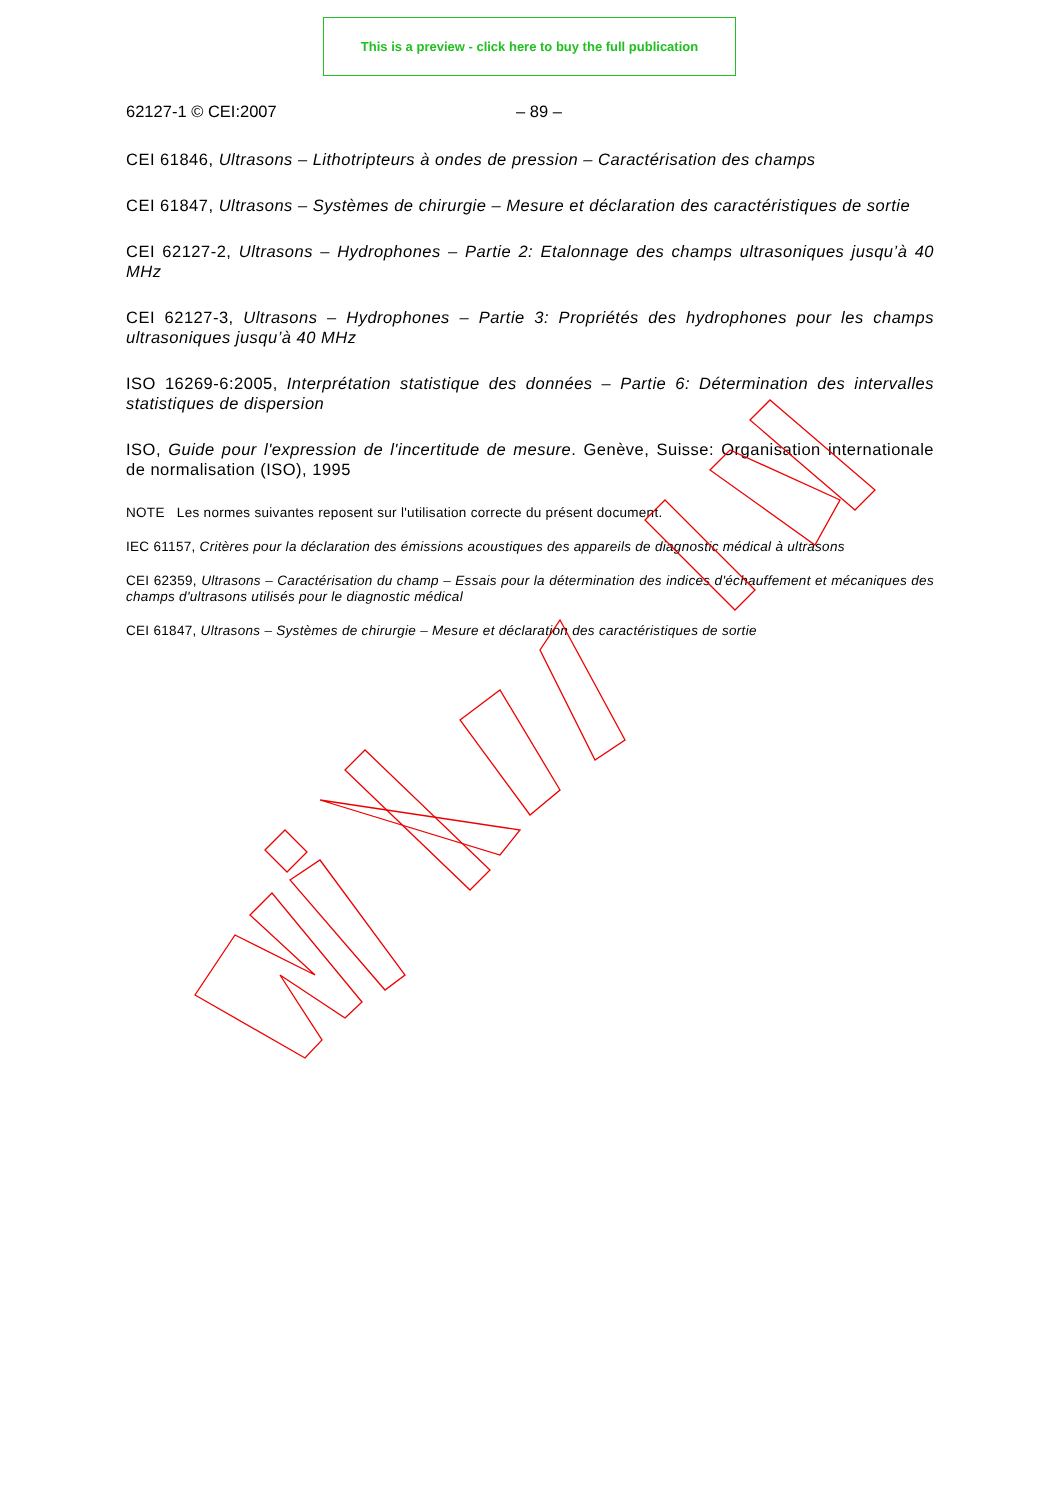This is a preview - click here to buy the full publication
62127-1 © CEI:2007 – 89 –
CEI 61846, Ultrasons – Lithotripteurs à ondes de pression – Caractérisation des champs
CEI 61847, Ultrasons – Systèmes de chirurgie – Mesure et déclaration des caractéristiques de sortie
CEI 62127-2, Ultrasons – Hydrophones – Partie 2: Etalonnage des champs ultrasoniques jusqu’à 40 MHz
CEI 62127-3, Ultrasons – Hydrophones – Partie 3: Propriétés des hydrophones pour les champs ultrasoniques jusqu’à 40 MHz
ISO 16269-6:2005, Interprétation statistique des données – Partie 6: Détermination des intervalles statistiques de dispersion
ISO, Guide pour l'expression de l'incertitude de mesure. Genève, Suisse: Organisation internationale de normalisation (ISO), 1995
NOTE Les normes suivantes reposent sur l'utilisation correcte du présent document.
IEC 61157, Critères pour la déclaration des émissions acoustiques des appareils de diagnostic médical à ultrasons
CEI 62359, Ultrasons – Caractérisation du champ – Essais pour la détermination des indices d'échauffement et mécaniques des champs d'ultrasons utilisés pour le diagnostic médical
CEI 61847, Ultrasons – Systèmes de chirurgie – Mesure et déclaration des caractéristiques de sortie